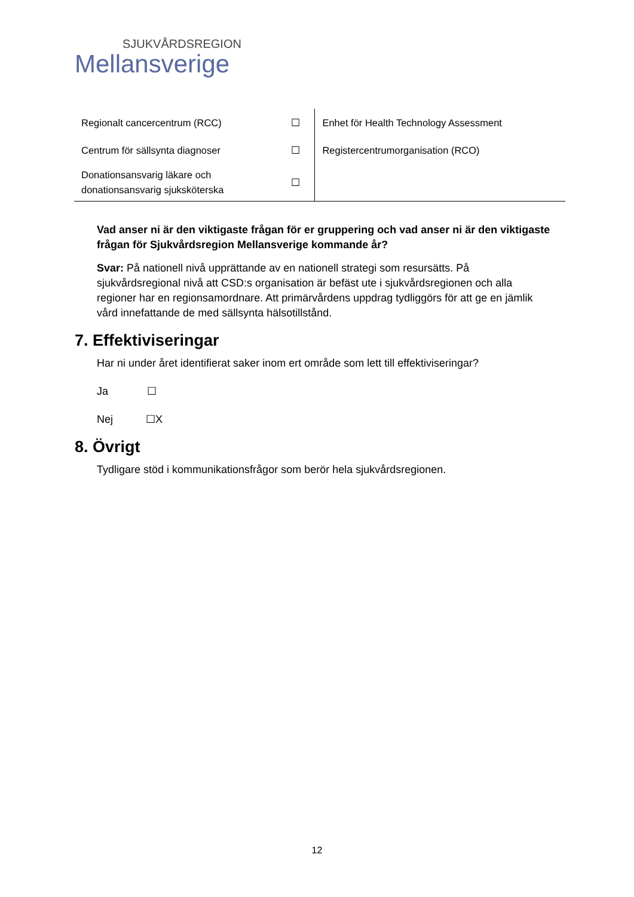SJUKVÅRDSREGION
Mellansverige
| Regionalt cancercentrum (RCC) | ☐ | Enhet för Health Technology Assessment |
| Centrum för sällsynta diagnoser | ☐ | Registercentrumorganisation (RCO) |
| Donationsansvarig läkare och donationsansvarig sjuksköterska | ☐ | |
Vad anser ni är den viktigaste frågan för er gruppering och vad anser ni är den viktigaste frågan för Sjukvårdsregion Mellansverige kommande år?
Svar: På nationell nivå upprättande av en nationell strategi som resursätts. På sjukvårdsregional nivå att CSD:s organisation är befäst ute i sjukvårdsregionen och alla regioner har en regionsamordnare. Att primärvårdens uppdrag tydliggörs för att ge en jämlik vård innefattande de med sällsynta hälsotillstånd.
7. Effektiviseringar
Har ni under året identifierat saker inom ert område som lett till effektiviseringar?
Ja ☐
Nej ☐X
8. Övrigt
Tydligare stöd i kommunikationsfrågor som berör hela sjukvårdsregionen.
12